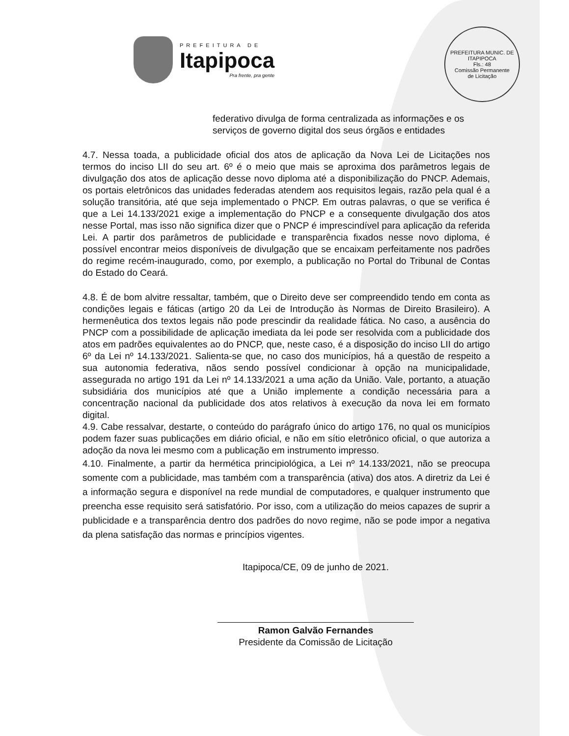PREFEITURA DE
Itapipoca
Pra frente, pra gente
PREFEITURA MUNIC. DE ITAPIPOCA
Fls.: 48
Comissão Permanente
de Licitação
federativo divulga de forma centralizada as informações e os serviços de governo digital dos seus órgãos e entidades
4.7. Nessa toada, a publicidade oficial dos atos de aplicação da Nova Lei de Licitações nos termos do inciso LII do seu art. 6º é o meio que mais se aproxima dos parâmetros legais de divulgação dos atos de aplicação desse novo diploma até a disponibilização do PNCP. Ademais, os portais eletrônicos das unidades federadas atendem aos requisitos legais, razão pela qual é a solução transitória, até que seja implementado o PNCP. Em outras palavras, o que se verifica é que a Lei 14.133/2021 exige a implementação do PNCP e a consequente divulgação dos atos nesse Portal, mas isso não significa dizer que o PNCP é imprescindível para aplicação da referida Lei. A partir dos parâmetros de publicidade e transparência fixados nesse novo diploma, é possível encontrar meios disponíveis de divulgação que se encaixam perfeitamente nos padrões do regime recém-inaugurado, como, por exemplo, a publicação no Portal do Tribunal de Contas do Estado do Ceará.
4.8. É de bom alvitre ressaltar, também, que o Direito deve ser compreendido tendo em conta as condições legais e fáticas (artigo 20 da Lei de Introdução às Normas de Direito Brasileiro). A hermenêutica dos textos legais não pode prescindir da realidade fática. No caso, a ausência do PNCP com a possibilidade de aplicação imediata da lei pode ser resolvida com a publicidade dos atos em padrões equivalentes ao do PNCP, que, neste caso, é a disposição do inciso LII do artigo 6º da Lei nº 14.133/2021. Salienta-se que, no caso dos municípios, há a questão de respeito a sua autonomia federativa, nãos sendo possível condicionar à opção na municipalidade, assegurada no artigo 191 da Lei nº 14.133/2021 a uma ação da União. Vale, portanto, a atuação subsidiária dos municípios até que a União implemente a condição necessária para a concentração nacional da publicidade dos atos relativos à execução da nova lei em formato digital.
4.9. Cabe ressalvar, destarte, o conteúdo do parágrafo único do artigo 176, no qual os municípios podem fazer suas publicações em diário oficial, e não em sítio eletrônico oficial, o que autoriza a adoção da nova lei mesmo com a publicação em instrumento impresso.
4.10. Finalmente, a partir da hermética principiológica, a Lei nº 14.133/2021, não se preocupa somente com a publicidade, mas também com a transparência (ativa) dos atos. A diretriz da Lei é a informação segura e disponível na rede mundial de computadores, e qualquer instrumento que preencha esse requisito será satisfatório. Por isso, com a utilização do meios capazes de suprir a publicidade e a transparência dentro dos padrões do novo regime, não se pode impor a negativa da plena satisfação das normas e princípios vigentes.
Itapipoca/CE, 09 de junho de 2021.
Ramon Galvão Fernandes
Presidente da Comissão de Licitação